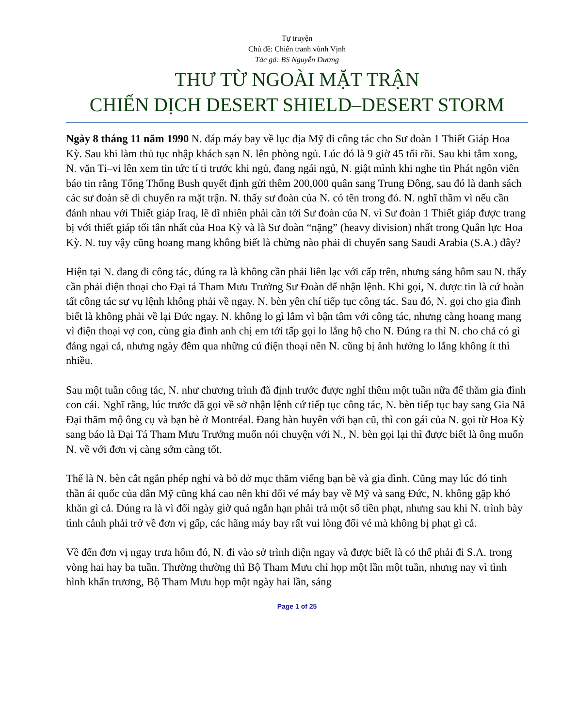Tự truyện
Chủ đề: Chiến tranh vùnh Vịnh
Tác gả: BS Nguyễn Dương
THƯ TỪ NGOÀI MẶT TRẬN
CHIẾN DỊCH DESERT SHIELD–DESERT STORM
Ngày 8 tháng 11 năm 1990 N. đáp máy bay về lục địa Mỹ đi công tác cho Sư đoàn 1 Thiết Giáp Hoa Kỳ. Sau khi làm thủ tục nhập khách sạn N. lên phòng ngủ. Lúc đó là 9 giờ 45 tối rồi. Sau khi tắm xong, N. vặn Ti–vi lên xem tin tức tí ti trước khi ngủ, đang ngái ngủ, N. giật mình khi nghe tin Phát ngôn viên báo tin rằng Tổng Thống Bush quyết định gửi thêm 200,000 quân sang Trung Đông, sau đó là danh sách các sư đoàn sẽ di chuyển ra mặt trận. N. thấy sư đoàn của N. có tên trong đó. N. nghĩ thầm vì nếu cần đánh nhau với Thiết giáp Iraq, lẽ dĩ nhiên phải cần tới Sư đoàn của N. vì Sư đoàn 1 Thiết giáp được trang bị với thiết giáp tối tân nhất của Hoa Kỳ và là Sư đoàn “nặng” (heavy division) nhất trong Quân lực Hoa Kỳ. N. tuy vậy cũng hoang mang không biết là chừng nào phải di chuyển sang Saudi Arabia (S.A.) đây?
Hiện tại N. đang đi công tác, đúng ra là không cần phải liên lạc với cấp trên, nhưng sáng hôm sau N. thấy cần phải điện thoại cho Đại tá Tham Mưu Trưởng Sư Đoàn để nhận lệnh. Khi gọi, N. được tin là cứ hoàn tất công tác sự vụ lệnh không phải về ngay. N. bèn yên chí tiếp tục công tác. Sau đó, N. gọi cho gia đình biết là không phải về lại Đức ngay. N. không lo gì lắm vì bận tâm với công tác, nhưng càng hoang mang vì điện thoại vợ con, cùng gia đình anh chị em tới tấp gọi lo lắng hộ cho N. Đúng ra thì N. cho chả có gì đáng ngại cả, nhưng ngày đêm qua những cú điện thoại nên N. cũng bị ảnh hưởng lo lắng không ít thì nhiều.
Sau một tuần công tác, N. như chương trình đã định trước được nghỉ thêm một tuần nữa để thăm gia đình con cái. Nghĩ rằng, lúc trước đã gọi về sở nhận lệnh cứ tiếp tục công tác, N. bèn tiếp tục bay sang Gia Nã Đại thăm mộ ông cụ và bạn bè ở Montréal. Đang hàn huyên với bạn cũ, thì con gái của N. gọi từ Hoa Kỳ sang báo là Đại Tá Tham Mưu Trưởng muốn nói chuyện với N., N. bèn gọi lại thì được biết là ông muốn N. về với đơn vị càng sớm càng tốt.
Thế là N. bèn cắt ngắn phép nghỉ và bỏ dở mục thăm viếng bạn bè và gia đình. Cũng may lúc đó tinh thần ái quốc của dân Mỹ cũng khá cao nên khi đổi vé máy bay về Mỹ và sang Đức, N. không gặp khó khăn gì cả. Đúng ra là vì đổi ngày giờ quá ngắn hạn phải trả một số tiền phạt, nhưng sau khi N. trình bày tình cảnh phải trở về đơn vị gấp, các hãng máy bay rất vui lòng đổi vé mà không bị phạt gì cả.
Về đến đơn vị ngay trưa hôm đó, N. đi vào sở trình diện ngay và được biết là có thể phải đi S.A. trong vòng hai hay ba tuần. Thường thường thì Bộ Tham Mưu chỉ họp một lần một tuần, nhưng nay vì tình hình khẩn trương, Bộ Tham Mưu họp một ngày hai lần, sáng
Page 1 of 25